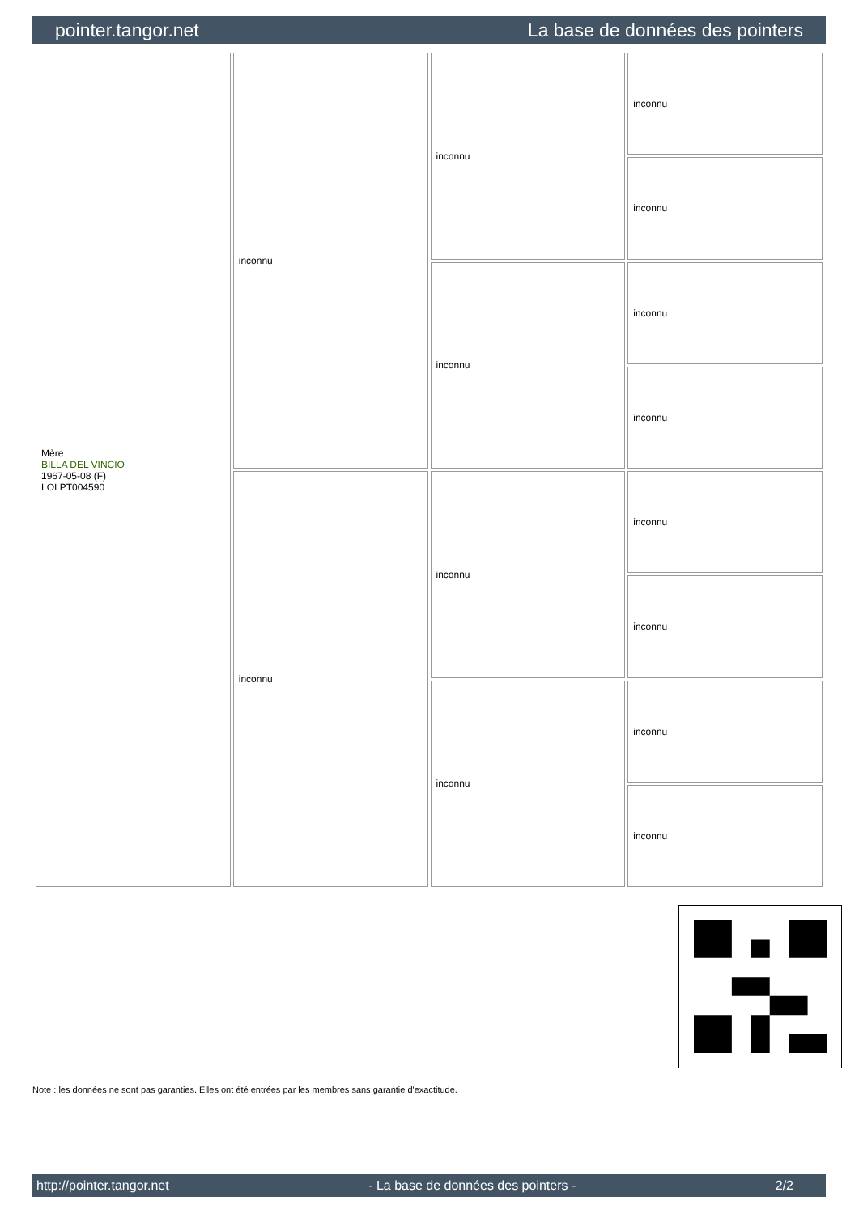pointer.tangor.net La base de données des pointers
| Mère BILLA DEL VINCIO 1967-05-08 (F) LOI PT004590 | inconnu | inconnu | inconnu |
| | | | inconnu |
| | | inconnu | inconnu |
| | | | inconnu |
| | inconnu | inconnu | inconnu |
| | | | inconnu |
| | | inconnu | inconnu |
| | | | inconnu |
Note : les données ne sont pas garanties. Elles ont été entrées par les membres sans garantie d'exactitude.
http://pointer.tangor.net - La base de données des pointers - 2/2